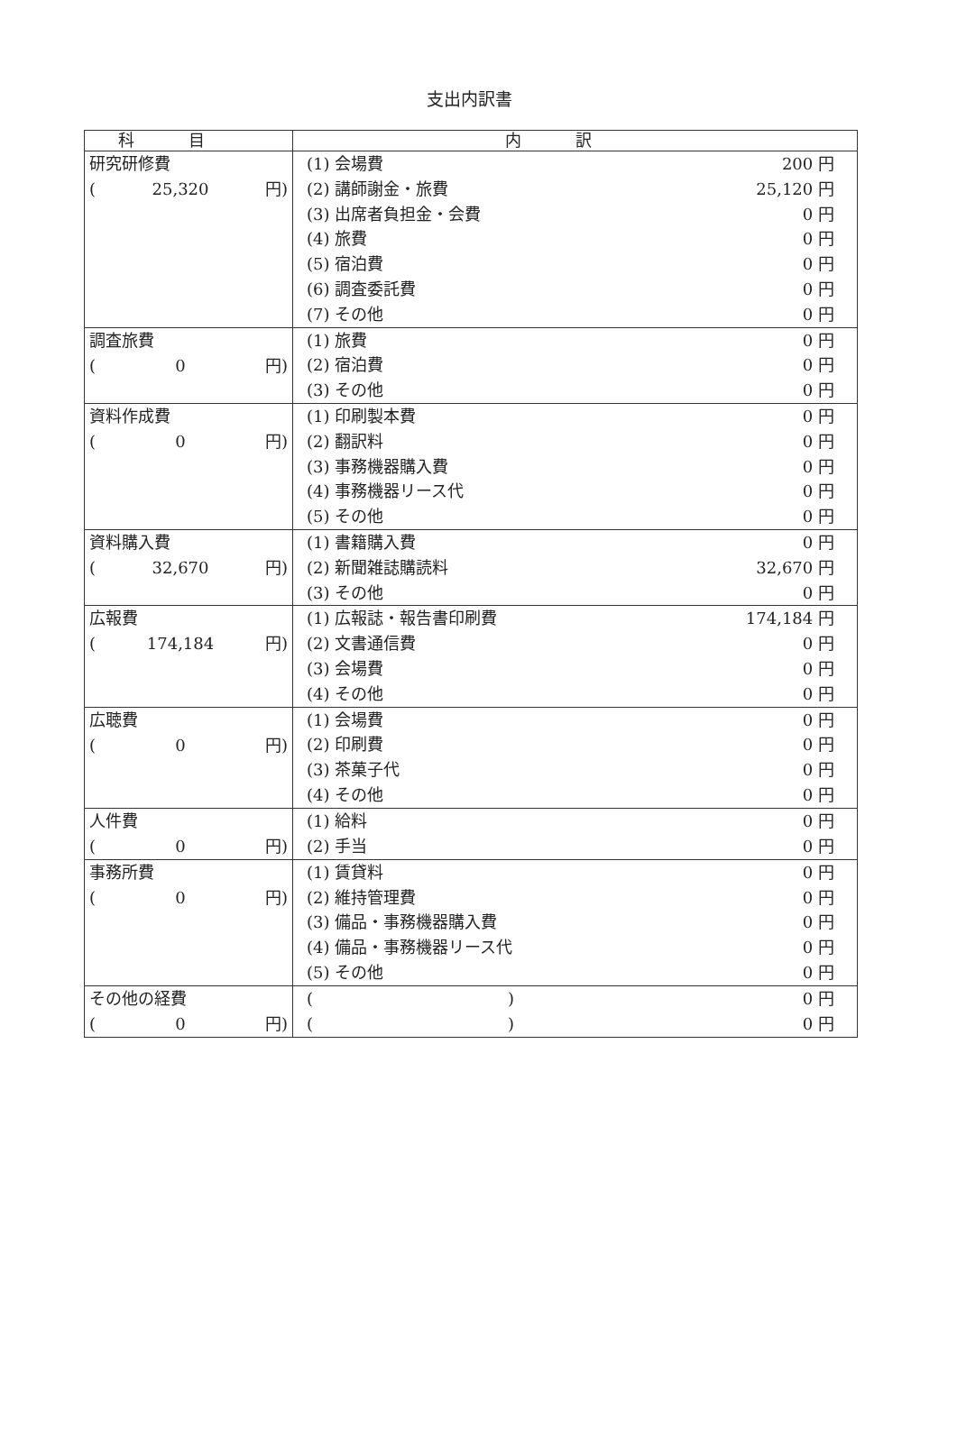支出内訳書
| 科目 | 内訳 |
| --- | --- |
| 研究研修費 ( 25,320 円) | (1) 会場費 200 円 (2) 講師謝金・旅費 25,120 円 (3) 出席者負担金・会費 0 円 (4) 旅費 0 円 (5) 宿泊費 0 円 (6) 調査委託費 0 円 (7) その他 0 円 |
| 調査旅費 ( 0 円) | (1) 旅費 0 円 (2) 宿泊費 0 円 (3) その他 0 円 |
| 資料作成費 ( 0 円) | (1) 印刷製本費 0 円 (2) 翻訳料 0 円 (3) 事務機器購入費 0 円 (4) 事務機器リース代 0 円 (5) その他 0 円 |
| 資料購入費 ( 32,670 円) | (1) 書籍購入費 0 円 (2) 新聞雑誌購読料 32,670 円 (3) その他 0 円 |
| 広報費 ( 174,184 円) | (1) 広報誌・報告書印刷費 174,184 円 (2) 文書通信費 0 円 (3) 会場費 0 円 (4) その他 0 円 |
| 広聴費 ( 0 円) | (1) 会場費 0 円 (2) 印刷費 0 円 (3) 茶菓子代 0 円 (4) その他 0 円 |
| 人件費 ( 0 円) | (1) 給料 0 円 (2) 手当 0 円 |
| 事務所費 ( 0 円) | (1) 賃貸料 0 円 (2) 維持管理費 0 円 (3) 備品・事務機器購入費 0 円 (4) 備品・事務機器リース代 0 円 (5) その他 0 円 |
| その他の経費 ( 0 円) | ( ) 0 円 ( ) 0 円 |